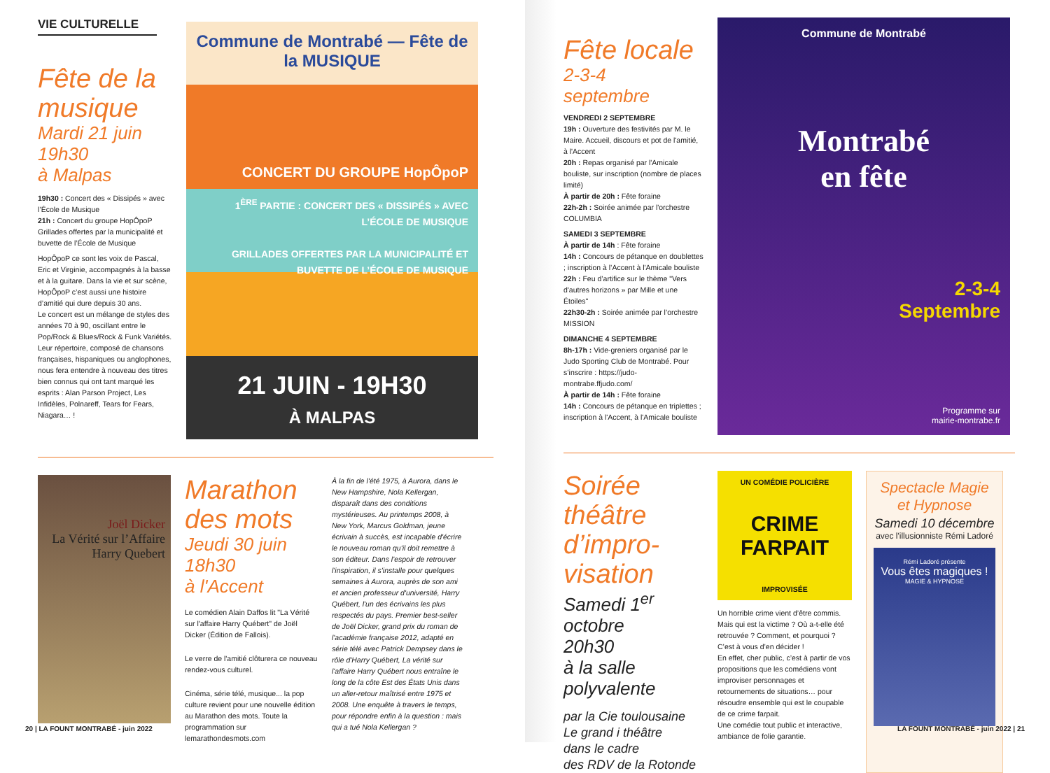VIE CULTURELLE
Fête de la musique
Mardi 21 juin
19h30
à Malpas
19h30 : Concert des « Dissipés » avec l’École de Musique
21h : Concert du groupe HopÔpoP
Grillades offertes par la municipalité et buvette de l’École de Musique
HopÔpoP ce sont les voix de Pascal, Eric et Virginie, accompagnés à la basse et à la guitare. Dans la vie et sur scène, HopÔpoP c’est aussi une histoire d’amitié qui dure depuis 30 ans.
Le concert est un mélange de styles des années 70 à 90, oscillant entre le Pop/Rock & Blues/Rock & Funk Variétés. Leur répertoire, composé de chansons françaises, hispaniques ou anglophones, nous fera entendre à nouveau des titres bien connus qui ont tant marqué les esprits : Alan Parson Project, Les Infidèles, Polnareff, Tears for Fears, Niagara… !
Commune de Montrabé — Fête de la MUSIQUE
CONCERT DU GROUPE HopÔpoP
1<sup>ÈRE</sup> PARTIE : CONCERT DES « DISSIPÉS » AVEC L’ÉCOLE DE MUSIQUE
GRILLADES OFFERTES PAR LA MUNICIPALITÉ ET BUVETTE DE L’ÉCOLE DE MUSIQUE
21 JUIN - 19H30
À MALPAS
Joël Dicker
La Vérité sur l’Affaire Harry Quebert
Marathon des mots
Jeudi 30 juin
18h30
à l'Accent
Le comédien Alain Daffos lit "La Vérité sur l'affaire Harry Québert" de Joël Dicker (Édition de Fallois).
Le verre de l'amitié clôturera ce nouveau rendez-vous culturel.
Cinéma, série télé, musique... la pop culture revient pour une nouvelle édition au Marathon des mots. Toute la programmation sur lemarathondesmots.com
À la fin de l'été 1975, à Aurora, dans le New Hampshire, Nola Kellergan, disparaît dans des conditions mystérieuses. Au printemps 2008, à New York, Marcus Goldman, jeune écrivain à succès, est incapable d'écrire le nouveau roman qu'il doit remettre à son éditeur. Dans l'espoir de retrouver l'inspiration, il s'installe pour quelques semaines à Aurora, auprès de son ami et ancien professeur d'université, Harry Québert, l'un des écrivains les plus respectés du pays. Premier best-seller de Joël Dicker, grand prix du roman de l'académie française 2012, adapté en série télé avec Patrick Dempsey dans le rôle d'Harry Québert, La vérité sur l'affaire Harry Québert nous entraîne le long de la côte Est des États Unis dans un aller-retour maîtrisé entre 1975 et 2008. Une enquête à travers le temps, pour répondre enfin à la question : mais qui a tué Nola Kellergan ?
20 | LA FOUNT MONTRABÉ - juin 2022
Fête locale
2-3-4
septembre
VENDREDI 2 SEPTEMBRE
19h : Ouverture des festivités par M. le Maire. Accueil, discours et pot de l'amitié, à l'Accent
20h : Repas organisé par l'Amicale bouliste, sur inscription (nombre de places limité)
À partir de 20h : Fête foraine
22h-2h : Soirée animée par l'orchestre COLUMBIA
SAMEDI 3 SEPTEMBRE
À partir de 14h : Fête foraine
14h : Concours de pétanque en doublettes ; inscription à l’Accent à l'Amicale bouliste
22h : Feu d’artifice sur le thème "Vers d'autres horizons » par Mille et une Étoiles"
22h30-2h : Soirée animée par l’orchestre MISSION
DIMANCHE 4 SEPTEMBRE
8h-17h : Vide-greniers organisé par le Judo Sporting Club de Montrabé. Pour s’inscrire : https://judo-montrabe.ffjudo.com/
À partir de 14h : Fête foraine
14h : Concours de pétanque en triplettes ; inscription à l'Accent, à l'Amicale bouliste
Commune de Montrabé
Montrabé
en fête
2-3-4
Septembre
Programme sur
mairie-montrabe.fr
Soirée théâtre d’impro-visation
Samedi 1<sup>er</sup> octobre
20h30
à la salle polyvalente
par la Cie toulousaine
Le grand i théâtre
dans le cadre
des RDV de la Rotonde
UN COMÉDIE POLICIÈRE
CRIME FARPAIT
IMPROVISÉE
Un horrible crime vient d’être commis. Mais qui est la victime ? Où a-t-elle été retrouvée ? Comment, et pourquoi ? C’est à vous d’en décider !
En effet, cher public, c’est à partir de vos propositions que les comédiens vont improviser personnages et retournements de situations… pour résoudre ensemble qui est le coupable de ce crime farpait.
Une comédie tout public et interactive, ambiance de folie garantie.
Spectacle Magie et Hypnose
Samedi 10 décembre
avec l'illusionniste Rémi Ladoré
Rémi Ladoré présente
Vous êtes magiques !
MAGIE & HYPNOSE
LA FOUNT MONTRABÉ - juin 2022 | 21